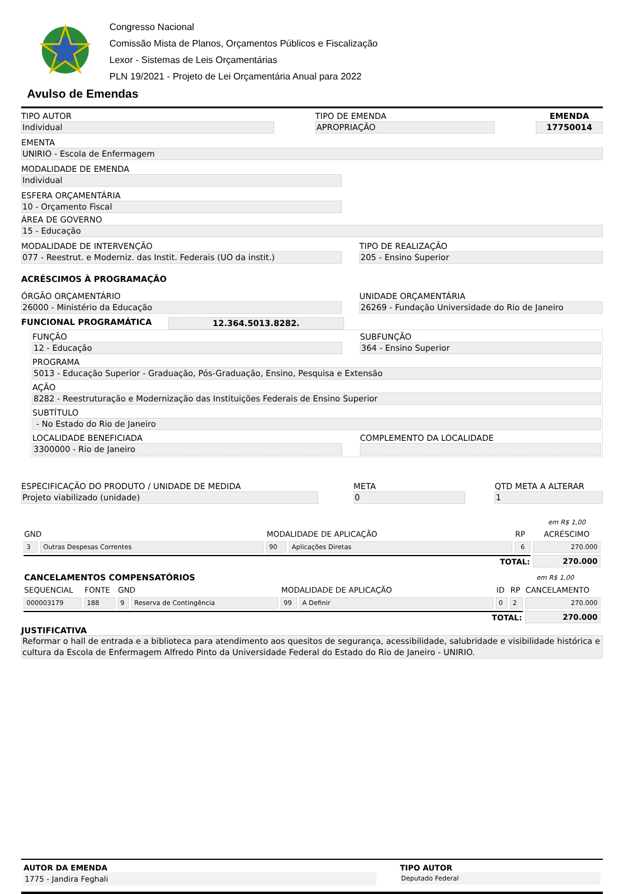Congresso Nacional
Comissão Mista de Planos, Orçamentos Públicos e Fiscalização
Lexor - Sistemas de Leis Orçamentárias
PLN 19/2021 - Projeto de Lei Orçamentária Anual para 2022
Avulso de Emendas
TIPO AUTOR
Individual
TIPO DE EMENDA
APROPRIAÇÃO
EMENDA
17750014
EMENTA
UNIRIO - Escola de Enfermagem
MODALIDADE DE EMENDA
Individual
ESFERA ORÇAMENTÁRIA
10 - Orçamento Fiscal
ÁREA DE GOVERNO
15 - Educação
MODALIDADE DE INTERVENÇÃO
077 - Reestrut. e Moderniz. das Instit. Federais (UO da instit.)
TIPO DE REALIZAÇÃO
205 - Ensino Superior
ACRÉSCIMOS À PROGRAMAÇÃO
ÓRGÃO ORÇAMENTÁRIO
26000 - Ministério da Educação
UNIDADE ORÇAMENTÁRIA
26269 - Fundação Universidade do Rio de Janeiro
FUNCIONAL PROGRAMÁTICA
12.364.5013.8282.
FUNÇÃO
12 - Educação
SUBFUNÇÃO
364 - Ensino Superior
PROGRAMA
5013 - Educação Superior - Graduação, Pós-Graduação, Ensino, Pesquisa e Extensão
AÇÃO
8282 - Reestruturação e Modernização das Instituições Federais de Ensino Superior
SUBTÍTULO
- No Estado do Rio de Janeiro
LOCALIDADE BENEFICIADA
3300000 - Rio de Janeiro
COMPLEMENTO DA LOCALIDADE
ESPECIFICAÇÃO DO PRODUTO / UNIDADE DE MEDIDA
Projeto viabilizado (unidade)
META
0
QTD META A ALTERAR
1
| | | | | | em R$ 1,00 |
| GND | | MODALIDADE DE APLICAÇÃO | | RP | ACRÉSCIMO |
| 3 | Outras Despesas Correntes | 90 | Aplicações Diretas | 6 | 270.000 |
| TOTAL: | | | | | 270.000 |
| CANCELAMENTOS COMPENSATÓRIOS | | | | | | | em R$ 1,00 | |
| SEQUENCIAL | FONTE | GND | | MODALIDADE DE APLICAÇÃO | | ID | RP | CANCELAMENTO |
| 000003179 | 188 | 9 | Reserva de Contingência | 99 | A Definir | 0 | 2 | 270.000 |
| TOTAL: | | | | | | | | 270.000 |
JUSTIFICATIVA
Reformar o hall de entrada e a biblioteca para atendimento aos quesitos de segurança, acessibilidade, salubridade e visibilidade histórica e cultura da Escola de Enfermagem Alfredo Pinto da Universidade Federal do Estado do Rio de Janeiro - UNIRIO.
AUTOR DA EMENDA
1775 - Jandira Feghali
TIPO AUTOR
Deputado Federal